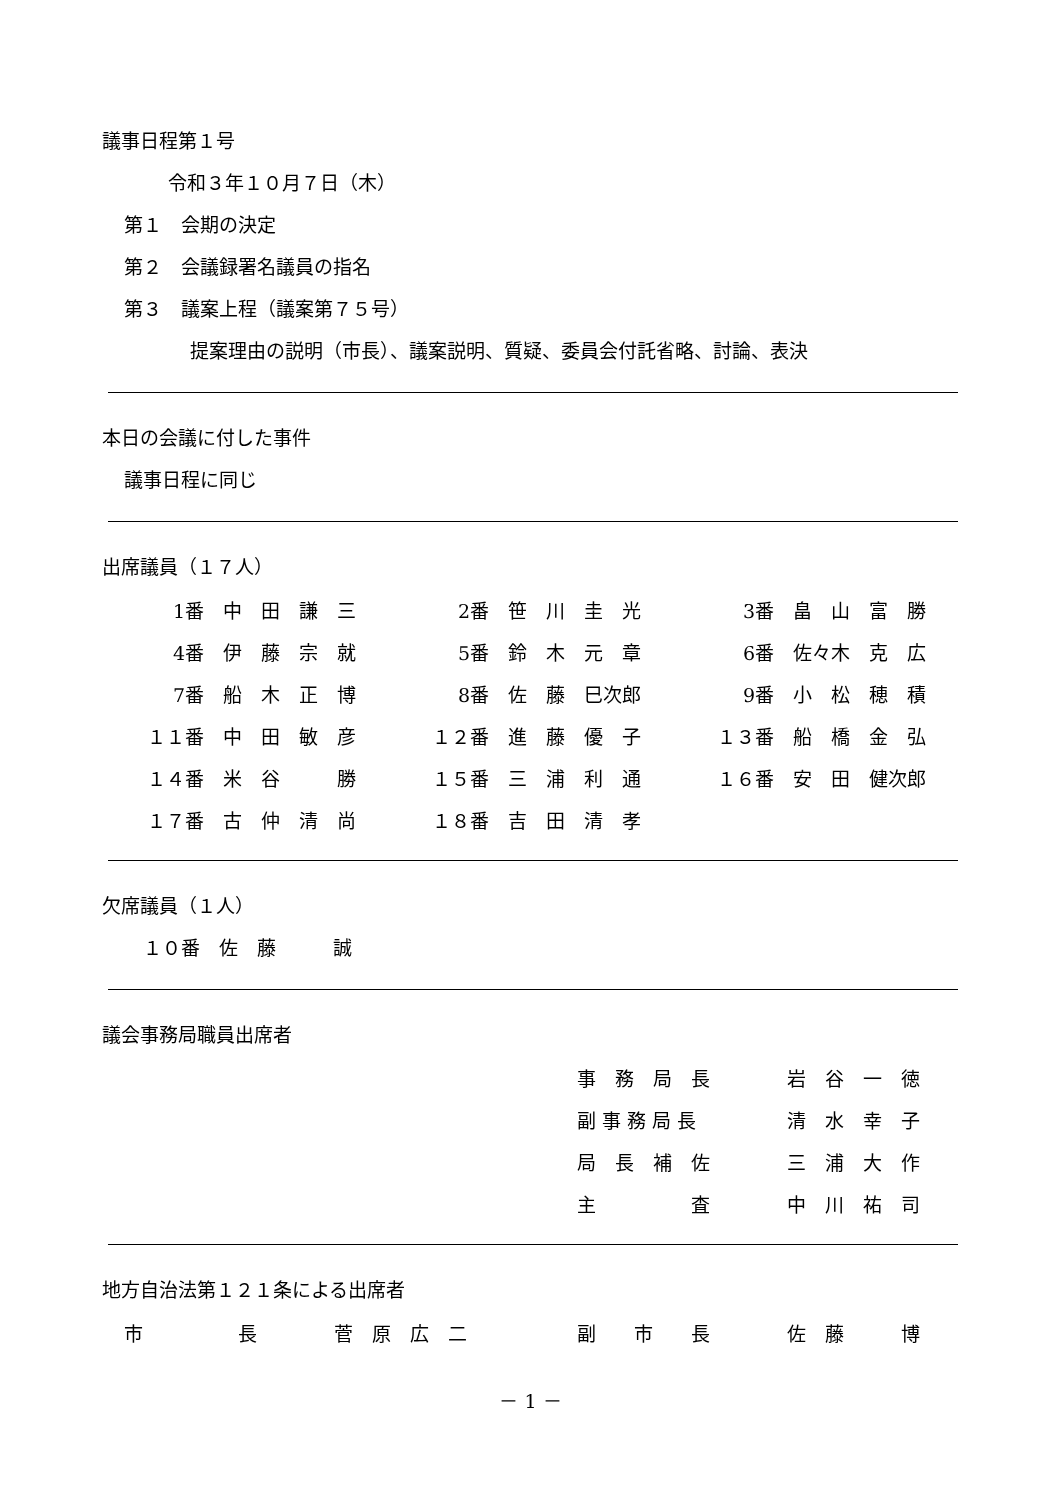議事日程第１号
令和３年１０月７日（木）
第１　会期の決定
第２　会議録署名議員の指名
第３　議案上程（議案第７５号）
提案理由の説明（市長）、議案説明、質疑、委員会付託省略、討論、表決
本日の会議に付した事件
議事日程に同じ
出席議員（１７人）
| 1番 | 中 田 謙 三 | 2番 | 笹 川 圭 光 | 3番 | 畠 山 富 勝 |
| 4番 | 伊 藤 宗 就 | 5番 | 鈴 木 元 章 | 6番 | 佐々木 克 広 |
| 7番 | 船 木 正 博 | 8番 | 佐 藤 巳次郎 | 9番 | 小 松 穂 積 |
| １１番 | 中 田 敏 彦 | １２番 | 進 藤 優 子 | １３番 | 船 橋 金 弘 |
| １４番 | 米 谷 勝 | １５番 | 三 浦 利 通 | １６番 | 安 田 健次郎 |
| １７番 | 古 仲 清 尚 | １８番 | 吉 田 清 孝 | | |
欠席議員（１人）
　１０番　佐　藤　　　誠
議会事務局職員出席者
| 事 務 局 長 | 岩 谷 一 徳 |
| 副 事 務 局 長 | 清 水 幸 子 |
| 局 長 補 佐 | 三 浦 大 作 |
| 主 査 | 中 川 祐 司 |
地方自治法第１２１条による出席者
| 市 長 | 菅 原 広 二 | 副 市 長 | 佐 藤 博 |
－ 1 －